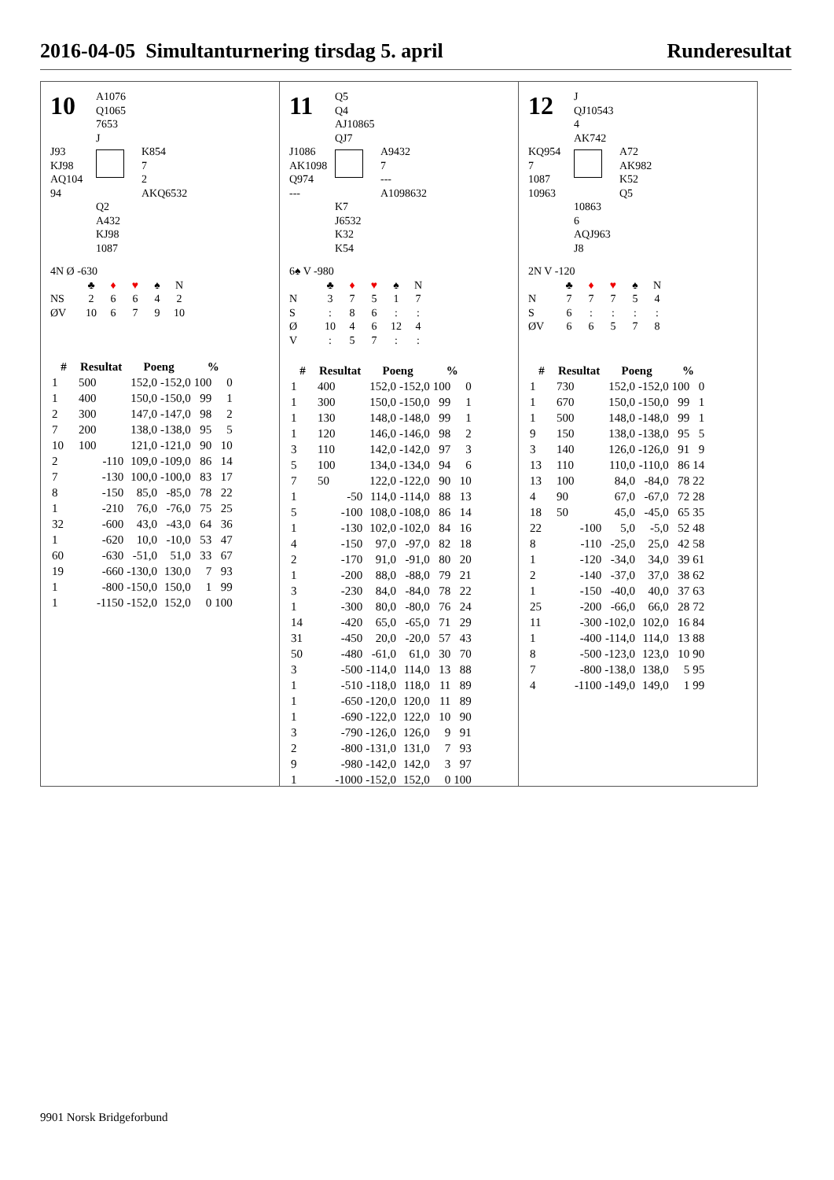2016-04-05 Simultanturnering tirsdag 5. april Runderesultat
10
A1076
Q1065
7653
J
J93
KJ98
AQ104
94
K854
7
2
AKQ6532
Q2
A432
KJ98
1087
4N Ø -630
| | ♣ | ♦ | ♥ | ♠ | N |
| NS | 2 | 6 | 6 | 4 | 2 |
| ØV | 10 | 6 | 7 | 9 | 10 |
| # | Resultat | Poeng | | % | |
| --- | --- | --- | --- | --- | --- |
| 1 | 500 | 152,0 | -152,0 | 100 | 0 |
| 1 | 400 | 150,0 | -150,0 | 99 | 1 |
| 2 | 300 | 147,0 | -147,0 | 98 | 2 |
| 7 | 200 | 138,0 | -138,0 | 95 | 5 |
| 10 | 100 | 121,0 | -121,0 | 90 | 10 |
| 2 | -110 | 109,0 | -109,0 | 86 | 14 |
| 7 | -130 | 100,0 | -100,0 | 83 | 17 |
| 8 | -150 | 85,0 | -85,0 | 78 | 22 |
| 1 | -210 | 76,0 | -76,0 | 75 | 25 |
| 32 | -600 | 43,0 | -43,0 | 64 | 36 |
| 1 | -620 | 10,0 | -10,0 | 53 | 47 |
| 60 | -630 | -51,0 | 51,0 | 33 | 67 |
| 19 | -660 | -130,0 | 130,0 | 7 | 93 |
| 1 | -800 | -150,0 | 150,0 | 1 | 99 |
| 1 | -1150 | -152,0 | 152,0 | 0 | 100 |
11
Q5
Q4
AJ10865
QJ7
J1086
AK1098
Q974
---
A9432
7
---
A1098632
K7
J6532
K32
K54
6♠ V -980
| | ♣ | ♦ | ♥ | ♠ | N |
| N | 3 | 7 | 5 | 1 | 7 |
| S | : | 8 | 6 | : | : |
| Ø | 10 | 4 | 6 | 12 | 4 |
| V | : | 5 | 7 | : | : |
| # | Resultat | Poeng | | % | |
| --- | --- | --- | --- | --- | --- |
| 1 | 400 | 152,0 | -152,0 | 100 | 0 |
| 1 | 300 | 150,0 | -150,0 | 99 | 1 |
| 1 | 130 | 148,0 | -148,0 | 99 | 1 |
| 1 | 120 | 146,0 | -146,0 | 98 | 2 |
| 3 | 110 | 142,0 | -142,0 | 97 | 3 |
| 5 | 100 | 134,0 | -134,0 | 94 | 6 |
| 7 | 50 | 122,0 | -122,0 | 90 | 10 |
| 1 | -50 | 114,0 | -114,0 | 88 | 13 |
| 5 | -100 | 108,0 | -108,0 | 86 | 14 |
| 1 | -130 | 102,0 | -102,0 | 84 | 16 |
| 4 | -150 | 97,0 | -97,0 | 82 | 18 |
| 2 | -170 | 91,0 | -91,0 | 80 | 20 |
| 1 | -200 | 88,0 | -88,0 | 79 | 21 |
| 3 | -230 | 84,0 | -84,0 | 78 | 22 |
| 1 | -300 | 80,0 | -80,0 | 76 | 24 |
| 14 | -420 | 65,0 | -65,0 | 71 | 29 |
| 31 | -450 | 20,0 | -20,0 | 57 | 43 |
| 50 | -480 | -61,0 | 61,0 | 30 | 70 |
| 3 | -500 | -114,0 | 114,0 | 13 | 88 |
| 1 | -510 | -118,0 | 118,0 | 11 | 89 |
| 1 | -650 | -120,0 | 120,0 | 11 | 89 |
| 1 | -690 | -122,0 | 122,0 | 10 | 90 |
| 3 | -790 | -126,0 | 126,0 | 9 | 91 |
| 2 | -800 | -131,0 | 131,0 | 7 | 93 |
| 9 | -980 | -142,0 | 142,0 | 3 | 97 |
| 1 | -1000 | -152,0 | 152,0 | 0 | 100 |
12
J
QJ10543
4
AK742
KQ954
7
1087
10963
A72
AK982
K52
Q5
10863
6
AQJ963
J8
2N V -120
| | ♣ | ♦ | ♥ | ♠ | N |
| N | 7 | 7 | 7 | 5 | 4 |
| S | 6 | : | : | : | : |
| ØV | 6 | 6 | 5 | 7 | 8 |
| # | Resultat | Poeng | | % | |
| --- | --- | --- | --- | --- | --- |
| 1 | 730 | 152,0 | -152,0 | 100 | 0 |
| 1 | 670 | 150,0 | -150,0 | 99 | 1 |
| 1 | 500 | 148,0 | -148,0 | 99 | 1 |
| 9 | 150 | 138,0 | -138,0 | 95 | 5 |
| 3 | 140 | 126,0 | -126,0 | 91 | 9 |
| 13 | 110 | 110,0 | -110,0 | 86 | 14 |
| 13 | 100 | 84,0 | -84,0 | 78 | 22 |
| 4 | 90 | 67,0 | -67,0 | 72 | 28 |
| 18 | 50 | 45,0 | -45,0 | 65 | 35 |
| 22 | -100 | 5,0 | -5,0 | 52 | 48 |
| 8 | -110 | -25,0 | 25,0 | 42 | 58 |
| 1 | -120 | -34,0 | 34,0 | 39 | 61 |
| 2 | -140 | -37,0 | 37,0 | 38 | 62 |
| 1 | -150 | -40,0 | 40,0 | 37 | 63 |
| 25 | -200 | -66,0 | 66,0 | 28 | 72 |
| 11 | -300 | -102,0 | 102,0 | 16 | 84 |
| 1 | -400 | -114,0 | 114,0 | 13 | 88 |
| 8 | -500 | -123,0 | 123,0 | 10 | 90 |
| 7 | -800 | -138,0 | 138,0 | 5 | 95 |
| 4 | -1100 | -149,0 | 149,0 | 1 | 99 |
9901 Norsk Bridgeforbund